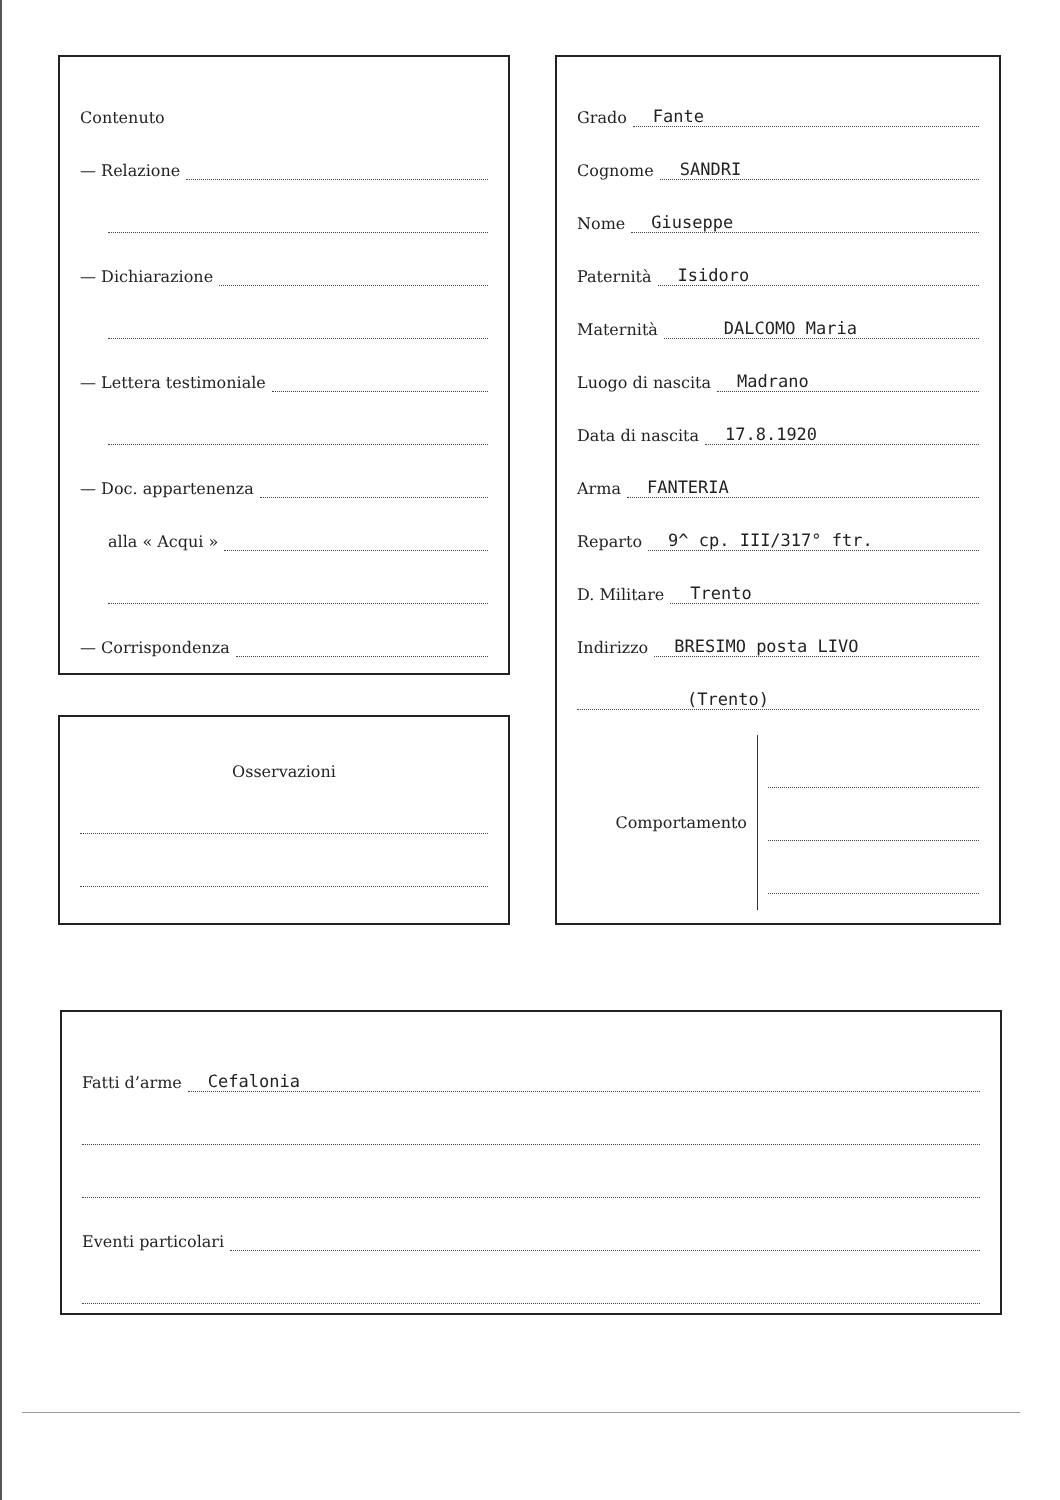Contenuto
— Relazione
— Dichiarazione
— Lettera testimoniale
— Doc. appartenenza
alla « Acqui »
— Corrispondenza
Osservazioni
Grado Fante
Cognome SANDRI
Nome Giuseppe
Paternità Isidoro
Maternità DALCOMO Maria
Luogo di nascita Madrano
Data di nascita 17.8.1920
Arma FANTERIA
Reparto 9^ cp. III/317° ftr.
D. Militare Trento
Indirizzo BRESIMO posta LIVO
(Trento)
Comportamento
Fatti d’arme Cefalonia
Eventi particolari